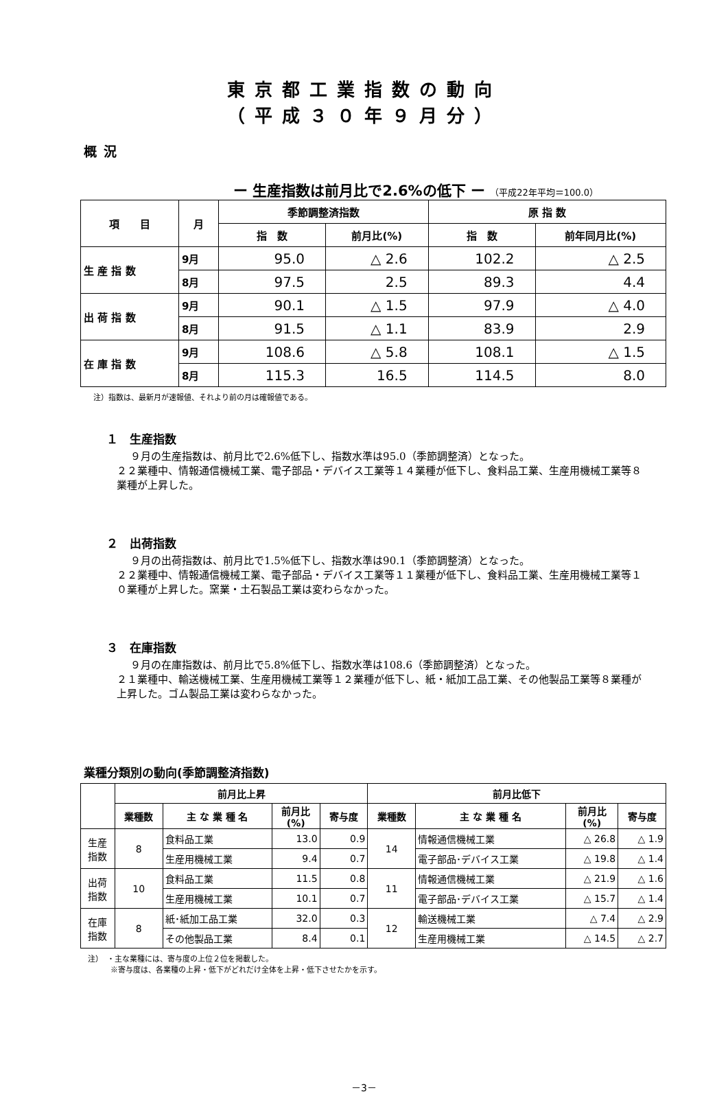東京都工業指数の動向
（平成３０年９月分）
概況
ー 生産指数は前月比で2.6%の低下 ー （平成22年平均＝100.0）
| 項 目 | 月 | 季節調整済指数 | | 原 指 数 | |
| --- | --- | --- | --- | --- | --- |
| | | 指 数 | 前月比(%) | 指 数 | 前年同月比(%) |
| 生 産 指 数 | 9月 | 95.0 | △ 2.6 | 102.2 | △ 2.5 |
| | 8月 | 97.5 | 2.5 | 89.3 | 4.4 |
| 出 荷 指 数 | 9月 | 90.1 | △ 1.5 | 97.9 | △ 4.0 |
| | 8月 | 91.5 | △ 1.1 | 83.9 | 2.9 |
| 在 庫 指 数 | 9月 | 108.6 | △ 5.8 | 108.1 | △ 1.5 |
| | 8月 | 115.3 | 16.5 | 114.5 | 8.0 |
注）指数は、最新月が速報値、それより前の月は確報値である。
１　生産指数
９月の生産指数は、前月比で2.6%低下し、指数水準は95.0（季節調整済）となった。
２２業種中、情報通信機械工業、電子部品・デバイス工業等１４業種が低下し、食料品工業、生産用機械工業等８業種が上昇した。
２　出荷指数
９月の出荷指数は、前月比で1.5%低下し、指数水準は90.1（季節調整済）となった。
２２業種中、情報通信機械工業、電子部品・デバイス工業等１１業種が低下し、食料品工業、生産用機械工業等１０業種が上昇した。窯業・土石製品工業は変わらなかった。
３　在庫指数
９月の在庫指数は、前月比で5.8%低下し、指数水準は108.6（季節調整済）となった。
２１業種中、輸送機械工業、生産用機械工業等１２業種が低下し、紙・紙加工品工業、その他製品工業等８業種が上昇した。ゴム製品工業は変わらなかった。
業種分類別の動向(季節調整済指数)
| | 前月比上昇 | | | | 前月比低下 | | | |
| --- | --- | --- | --- | --- | --- | --- | --- | --- |
| | 業種数 | 主 な 業 種 名 | 前月比 (%) | 寄与度 | 業種数 | 主 な 業 種 名 | 前月比 (%) | 寄与度 |
| 生産 指数 | 8 | 食料品工業 | 13.0 | 0.9 | 14 | 情報通信機械工業 | △ 26.8 | △ 1.9 |
| | | 生産用機械工業 | 9.4 | 0.7 | | 電子部品･デバイス工業 | △ 19.8 | △ 1.4 |
| 出荷 指数 | 10 | 食料品工業 | 11.5 | 0.8 | 11 | 情報通信機械工業 | △ 21.9 | △ 1.6 |
| | | 生産用機械工業 | 10.1 | 0.7 | | 電子部品･デバイス工業 | △ 15.7 | △ 1.4 |
| 在庫 指数 | 8 | 紙･紙加工品工業 | 32.0 | 0.3 | 12 | 輸送機械工業 | △ 7.4 | △ 2.9 |
| | | その他製品工業 | 8.4 | 0.1 | | 生産用機械工業 | △ 14.5 | △ 2.7 |
注）　・主な業種には、寄与度の上位２位を掲載した。
　　　※寄与度は、各業種の上昇・低下がどれだけ全体を上昇・低下させたかを示す。
－3－